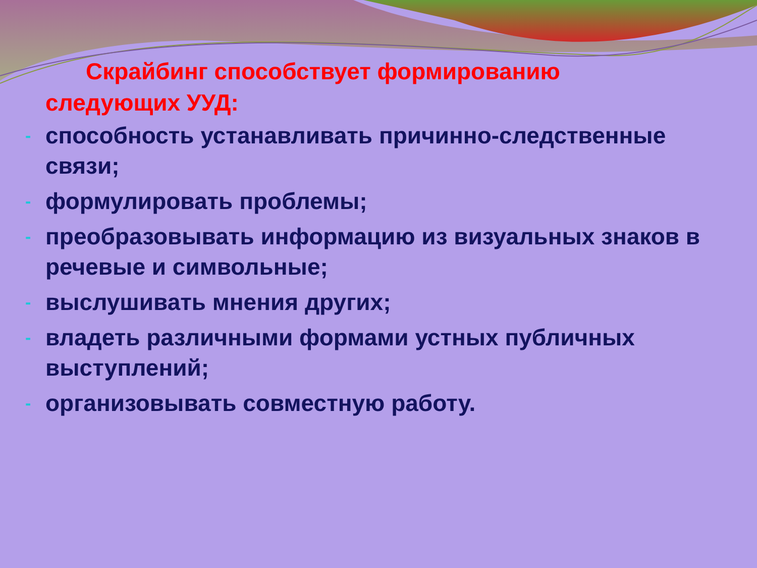Скрайбинг способствует формированию
следующих УУД:
- способность устанавливать причинно-следственные связи;
- формулировать проблемы;
- преобразовывать информацию из визуальных знаков в речевые и символьные;
- выслушивать мнения других;
- владеть различными формами устных публичных выступлений;
- организовывать совместную работу.